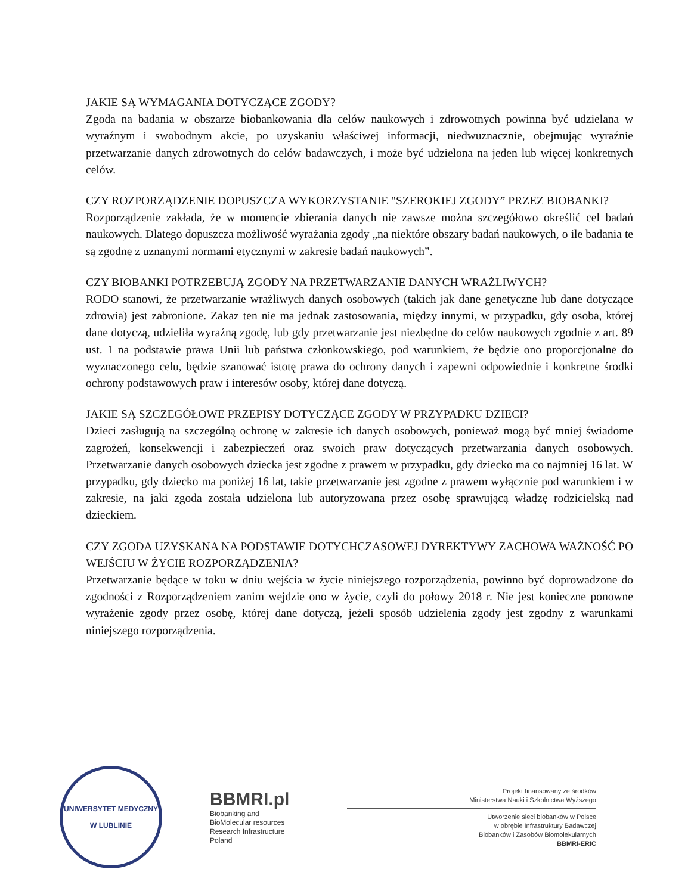JAKIE SĄ WYMAGANIA DOTYCZĄCE ZGODY?
Zgoda na badania w obszarze biobankowania dla celów naukowych i zdrowotnych powinna być udzielana w wyraźnym i swobodnym akcie, po uzyskaniu właściwej informacji, niedwuznacznie, obejmując wyraźnie przetwarzanie danych zdrowotnych do celów badawczych, i może być udzielona na jeden lub więcej konkretnych celów.
CZY ROZPORZĄDZENIE DOPUSZCZA WYKORZYSTANIE "SZEROKIEJ ZGODY” PRZEZ BIOBANKI?
Rozporządzenie zakłada, że w momencie zbierania danych nie zawsze można szczegółowo określić cel badań naukowych. Dlatego dopuszcza możliwość wyrażania zgody „na niektóre obszary badań naukowych, o ile badania te są zgodne z uznanymi normami etycznymi w zakresie badań naukowych”.
CZY BIOBANKI POTRZEBUJĄ ZGODY NA PRZETWARZANIE DANYCH WRAŻLIWYCH?
RODO stanowi, że przetwarzanie wrażliwych danych osobowych (takich jak dane genetyczne lub dane dotyczące zdrowia) jest zabronione. Zakaz ten nie ma jednak zastosowania, między innymi, w przypadku, gdy osoba, której dane dotyczą, udzieliła wyraźną zgodę, lub gdy przetwarzanie jest niezbędne do celów naukowych zgodnie z art. 89 ust. 1 na podstawie prawa Unii lub państwa członkowskiego, pod warunkiem, że będzie ono proporcjonalne do wyznaczonego celu, będzie szanować istotę prawa do ochrony danych i zapewni odpowiednie i konkretne środki ochrony podstawowych praw i interesów osoby, której dane dotyczą.
JAKIE SĄ SZCZEGÓŁOWE PRZEPISY DOTYCZĄCE ZGODY W PRZYPADKU DZIECI?
Dzieci zasługują na szczególną ochronę w zakresie ich danych osobowych, ponieważ mogą być mniej świadome zagrożeń, konsekwencji i zabezpieczeń oraz swoich praw dotyczących przetwarzania danych osobowych. Przetwarzanie danych osobowych dziecka jest zgodne z prawem w przypadku, gdy dziecko ma co najmniej 16 lat. W przypadku, gdy dziecko ma poniżej 16 lat, takie przetwarzanie jest zgodne z prawem wyłącznie pod warunkiem i w zakresie, na jaki zgoda została udzielona lub autoryzowana przez osobę sprawującą władzę rodzicielską nad dzieckiem.
CZY ZGODA UZYSKANA NA PODSTAWIE DOTYCHCZASOWEJ DYREKTYWY ZACHOWA WAŻNOŚĆ PO WEJŚCIU W ŻYCIE ROZPORZĄDZENIA?
Przetwarzanie będące w toku w dniu wejścia w życie niniejszego rozporządzenia, powinno być doprowadzone do zgodności z Rozporządzeniem zanim wejdzie ono w życie, czyli do połowy 2018 r. Nie jest konieczne ponowne wyrażenie zgody przez osobę, której dane dotyczą, jeżeli sposób udzielenia zgody jest zgodny z warunkami niniejszego rozporządzenia.
UNIWERSYTET MEDYCZNY
W LUBLINIE
BBMRI.pl
Biobanking and
BioMolecular resources
Research Infrastructure
Poland
Projekt finansowany ze środków
Ministerstwa Nauki i Szkolnictwa Wyższego
Utworzenie sieci biobanków w Polsce
w obrębie Infrastruktury Badawczej
Biobanków i Zasobów Biomolekularnych
BBMRI-ERIC